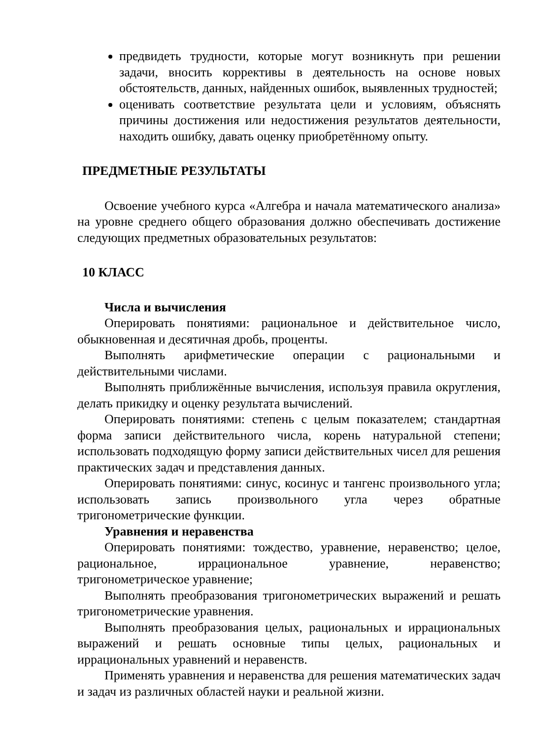предвидеть трудности, которые могут возникнуть при решении задачи, вносить коррективы в деятельность на основе новых обстоятельств, данных, найденных ошибок, выявленных трудностей;
оценивать соответствие результата цели и условиям, объяснять причины достижения или недостижения результатов деятельности, находить ошибку, давать оценку приобретённому опыту.
ПРЕДМЕТНЫЕ РЕЗУЛЬТАТЫ
Освоение учебного курса «Алгебра и начала математического анализа» на уровне среднего общего образования должно обеспечивать достижение следующих предметных образовательных результатов:
10 КЛАСС
Числа и вычисления
Оперировать понятиями: рациональное и действительное число, обыкновенная и десятичная дробь, проценты.
Выполнять арифметические операции с рациональными и действительными числами.
Выполнять приближённые вычисления, используя правила округления, делать прикидку и оценку результата вычислений.
Оперировать понятиями: степень с целым показателем; стандартная форма записи действительного числа, корень натуральной степени; использовать подходящую форму записи действительных чисел для решения практических задач и представления данных.
Оперировать понятиями: синус, косинус и тангенс произвольного угла; использовать запись произвольного угла через обратные тригонометрические функции.
Уравнения и неравенства
Оперировать понятиями: тождество, уравнение, неравенство; целое, рациональное, иррациональное уравнение, неравенство; тригонометрическое уравнение;
Выполнять преобразования тригонометрических выражений и решать тригонометрические уравнения.
Выполнять преобразования целых, рациональных и иррациональных выражений и решать основные типы целых, рациональных и иррациональных уравнений и неравенств.
Применять уравнения и неравенства для решения математических задач и задач из различных областей науки и реальной жизни.